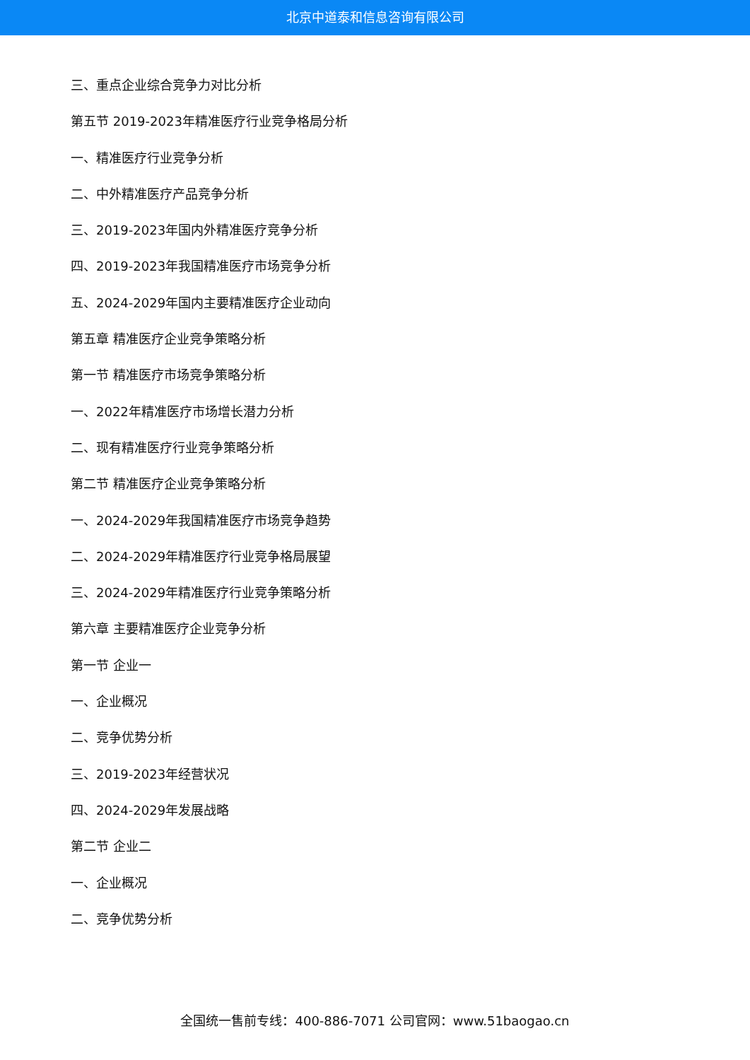北京中道泰和信息咨询有限公司
三、重点企业综合竞争力对比分析
第五节 2019-2023年精准医疗行业竞争格局分析
一、精准医疗行业竞争分析
二、中外精准医疗产品竞争分析
三、2019-2023年国内外精准医疗竞争分析
四、2019-2023年我国精准医疗市场竞争分析
五、2024-2029年国内主要精准医疗企业动向
第五章 精准医疗企业竞争策略分析
第一节 精准医疗市场竞争策略分析
一、2022年精准医疗市场增长潜力分析
二、现有精准医疗行业竞争策略分析
第二节 精准医疗企业竞争策略分析
一、2024-2029年我国精准医疗市场竞争趋势
二、2024-2029年精准医疗行业竞争格局展望
三、2024-2029年精准医疗行业竞争策略分析
第六章 主要精准医疗企业竞争分析
第一节 企业一
一、企业概况
二、竞争优势分析
三、2019-2023年经营状况
四、2024-2029年发展战略
第二节 企业二
一、企业概况
二、竞争优势分析
全国统一售前专线：400-886-7071 公司官网：www.51baogao.cn